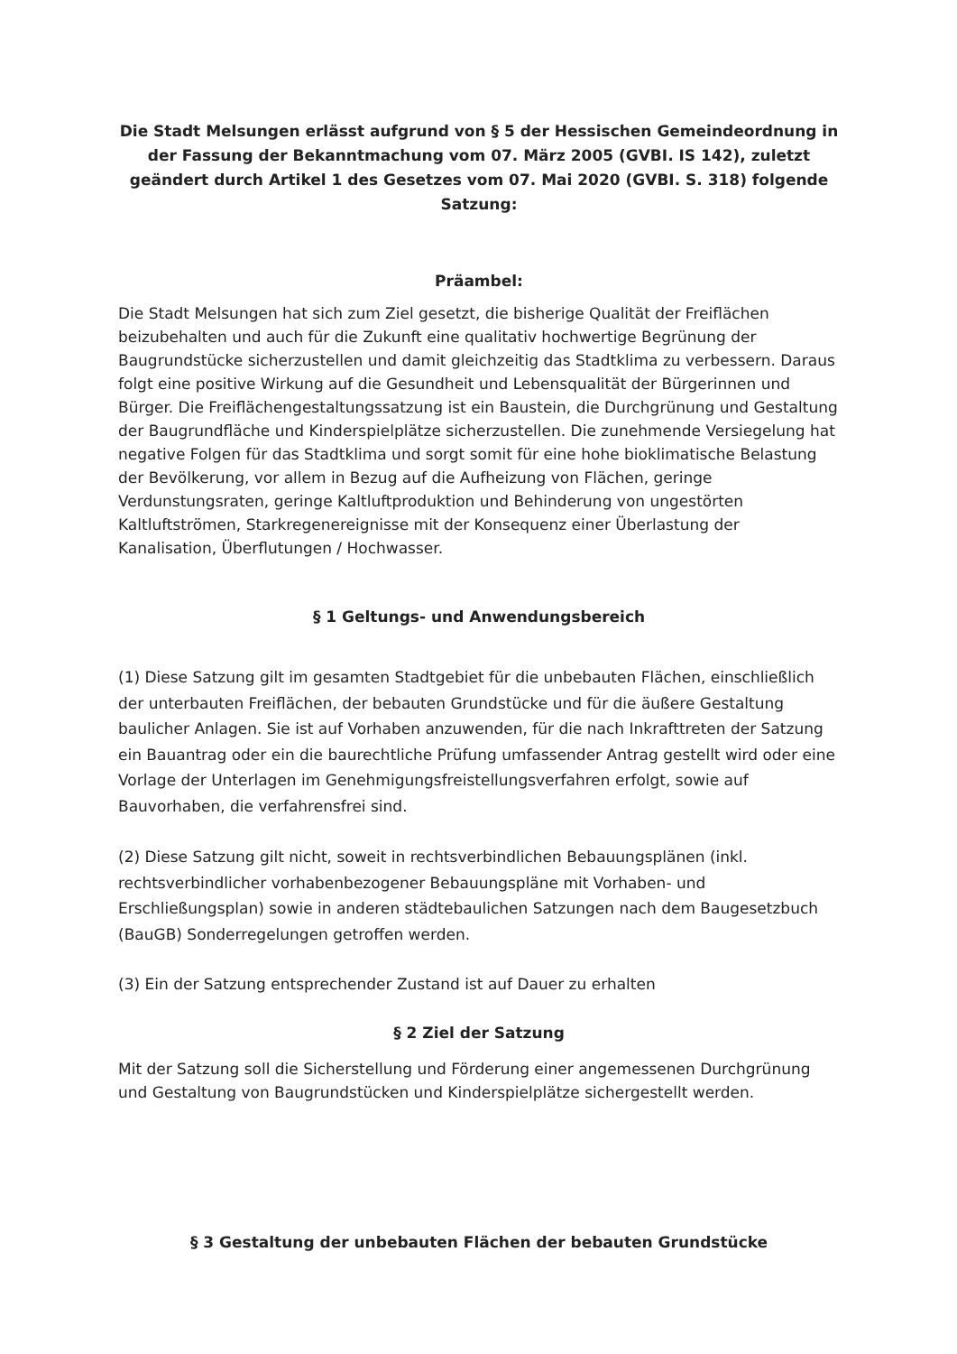Die Stadt Melsungen erlässt aufgrund von § 5 der Hessischen Gemeindeordnung in der Fassung der Bekanntmachung vom 07. März 2005 (GVBI. IS 142), zuletzt geändert durch Artikel 1 des Gesetzes vom 07. Mai 2020 (GVBI. S. 318) folgende Satzung:
Präambel:
Die Stadt Melsungen hat sich zum Ziel gesetzt, die bisherige Qualität der Freiflächen beizubehalten und auch für die Zukunft eine qualitativ hochwertige Begrünung der Baugrundstücke sicherzustellen und damit gleichzeitig das Stadtklima zu verbessern. Daraus folgt eine positive Wirkung auf die Gesundheit und Lebensqualität der Bürgerinnen und Bürger. Die Freiflächengestaltungssatzung ist ein Baustein, die Durchgrünung und Gestaltung der Baugrundfläche und Kinderspielplätze sicherzustellen. Die zunehmende Versiegelung hat negative Folgen für das Stadtklima und sorgt somit für eine hohe bioklimatische Belastung der Bevölkerung, vor allem in Bezug auf die Aufheizung von Flächen, geringe Verdunstungsraten, geringe Kaltluftproduktion und Behinderung von ungestörten Kaltluftströmen, Starkregenereignisse mit der Konsequenz einer Überlastung der Kanalisation, Überflutungen / Hochwasser.
§ 1 Geltungs- und Anwendungsbereich
(1) Diese Satzung gilt im gesamten Stadtgebiet für die unbebauten Flächen, einschließlich der unterbauten Freiflächen, der bebauten Grundstücke und für die äußere Gestaltung baulicher Anlagen. Sie ist auf Vorhaben anzuwenden, für die nach Inkrafttreten der Satzung ein Bauantrag oder ein die baurechtliche Prüfung umfassender Antrag gestellt wird oder eine Vorlage der Unterlagen im Genehmigungsfreistellungsverfahren erfolgt, sowie auf Bauvorhaben, die verfahrensfrei sind.
(2) Diese Satzung gilt nicht, soweit in rechtsverbindlichen Bebauungsplänen (inkl. rechtsverbindlicher vorhabenbezogener Bebauungspläne mit Vorhaben- und Erschließungsplan) sowie in anderen städtebaulichen Satzungen nach dem Baugesetzbuch (BauGB) Sonderregelungen getroffen werden.
(3) Ein der Satzung entsprechender Zustand ist auf Dauer zu erhalten
§ 2 Ziel der Satzung
Mit der Satzung soll die Sicherstellung und Förderung einer angemessenen Durchgrünung und Gestaltung von Baugrundstücken und Kinderspielplätze sichergestellt werden.
§ 3 Gestaltung der unbebauten Flächen der bebauten Grundstücke